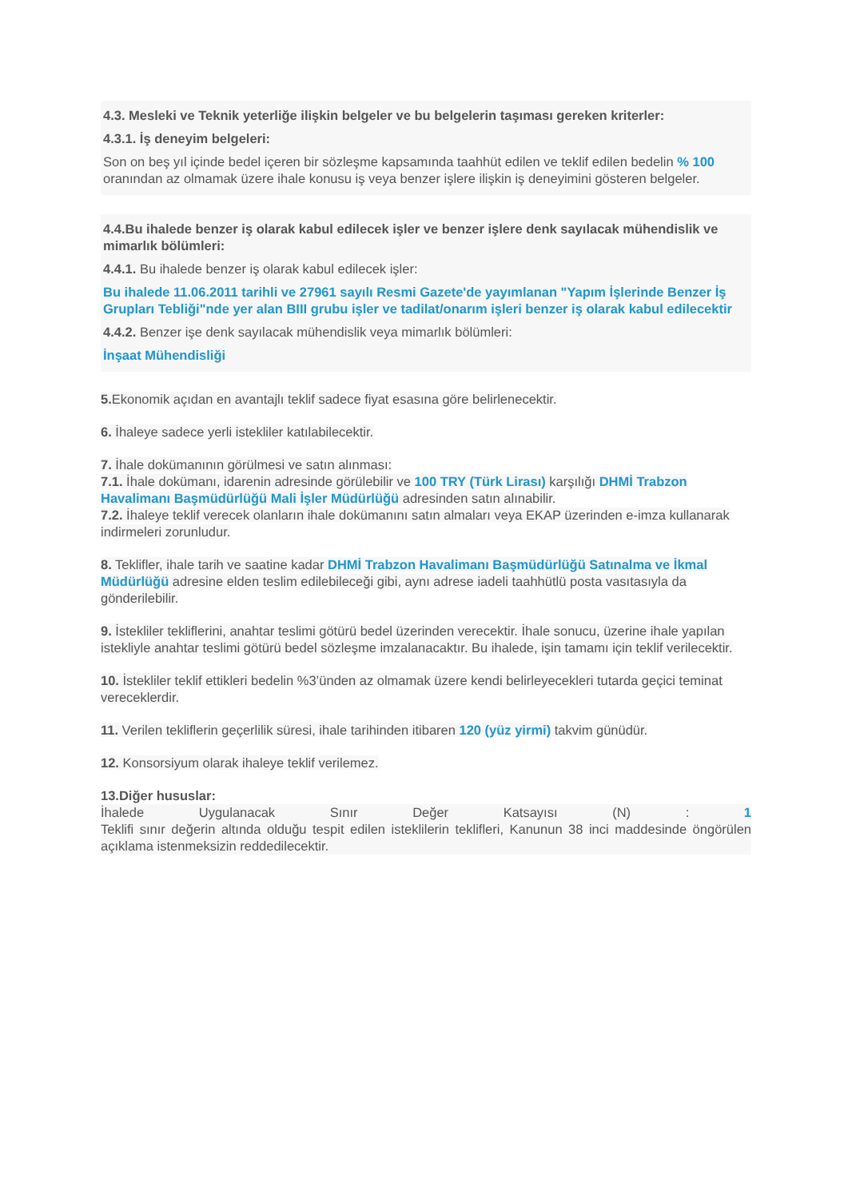4.3. Mesleki ve Teknik yeterliğe ilişkin belgeler ve bu belgelerin taşıması gereken kriterler:
4.3.1. İş deneyim belgeleri:
Son on beş yıl içinde bedel içeren bir sözleşme kapsamında taahhüt edilen ve teklif edilen bedelin % 100 oranından az olmamak üzere ihale konusu iş veya benzer işlere ilişkin iş deneyimini gösteren belgeler.
4.4.Bu ihalede benzer iş olarak kabul edilecek işler ve benzer işlere denk sayılacak mühendislik ve mimarlık bölümleri:
4.4.1. Bu ihalede benzer iş olarak kabul edilecek işler:
Bu ihalede 11.06.2011 tarihli ve 27961 sayılı Resmi Gazete'de yayımlanan "Yapım İşlerinde Benzer İş Grupları Tebliği"nde yer alan BIII grubu işler ve tadilat/onarım işleri benzer iş olarak kabul edilecektir
4.4.2. Benzer işe denk sayılacak mühendislik veya mimarlık bölümleri:
İnşaat Mühendisliği
5. Ekonomik açıdan en avantajlı teklif sadece fiyat esasına göre belirlenecektir.
6. İhaleye sadece yerli istekliler katılabilecektir.
7. İhale dokümanının görülmesi ve satın alınması:
7.1. İhale dokümanı, idarenin adresinde görülebilir ve 100 TRY (Türk Lirası) karşılığı DHMİ Trabzon Havalimanı Başmüdürlüğü Mali İşler Müdürlüğü adresinden satın alınabilir.
7.2. İhaleye teklif verecek olanların ihale dokümanını satın almaları veya EKAP üzerinden e-imza kullanarak indirmeleri zorunludur.
8. Teklifler, ihale tarih ve saatine kadar DHMİ Trabzon Havalimanı Başmüdürlüğü Satınalma ve İkmal Müdürlüğü adresine elden teslim edilebileceği gibi, aynı adrese iadeli taahhütlü posta vasıtasıyla da gönderilebilir.
9. İstekliler tekliflerini, anahtar teslimi götürü bedel üzerinden verecektir. İhale sonucu, üzerine ihale yapılan istekliyle anahtar teslimi götürü bedel sözleşme imzalanacaktır. Bu ihalede, işin tamamı için teklif verilecektir.
10. İstekliler teklif ettikleri bedelin %3’ünden az olmamak üzere kendi belirleyecekleri tutarda geçici teminat vereceklerdir.
11. Verilen tekliflerin geçerlilik süresi, ihale tarihinden itibaren 120 (yüz yirmi) takvim günüdür.
12. Konsorsiyum olarak ihaleye teklif verilemez.
13.Diğer hususlar:
İhalede Uygulanacak Sınır Değer Katsayısı (N) : 1
Teklifi sınır değerin altında olduğu tespit edilen isteklilerin teklifleri, Kanunun 38 inci maddesinde öngörülen açıklama istenmeksizin reddedilecektir.